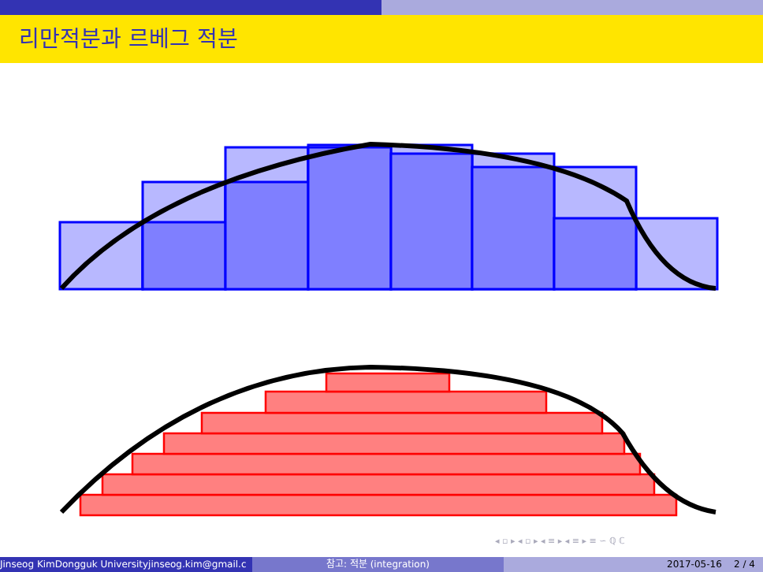리만적분과 르베그 적분
◂ ▫ ▸ ◂ ▫ ▸ ◂ ≡ ▸ ◂ ≡ ▸ ≡ ∽ ℚ ℂ
Jinseog KimDongguk Universityjinseog.kim@gmail.c 참고: 적분 (integration) 2017-05-16 2 / 4